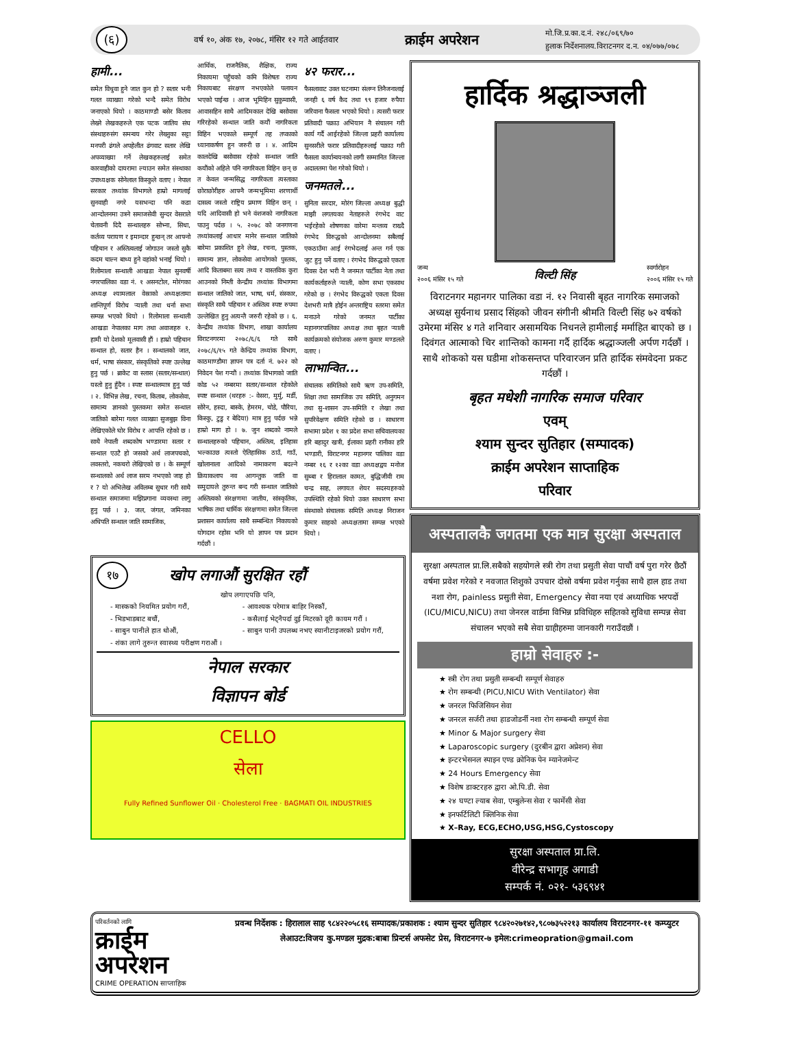(६) वर्ष १०, अंक १७, २०७८, मंसिर १२ गते आईतवार क्राईम अपरेशन मो.जि.प्र.का.द.नं. २४८/०६९/७०
हुलाक निर्देशनालय.विराटनगर द.न. ०४/०७७/०७८
हामी...
समेत विधुवा हुने जात कुन हो ? सतार भनी गलत व्याख्या गरेको भन्दै समेत विरोध जनाएको थियो । काठमाण्डौ बसेर किताव लेख्ने लेखकहरुले एक पटक जातिय संघ संस्थाहरुसंग समन्वय गरेर लेख्नुका सट्टा मनपरी ढंगले अपहेलीत ढंगवाट सतार लेखि अपव्याख्या गर्ने लेखकहरुलाई समेत कारवाहीको दायरामा ल्याउन समेत संस्थाका उपाध्यक्षक सोनेलाल किस्कुले वताए । नेपाल सरकार तथ्यांक विभागले हाम्रो मागलाई सुनवाही नगरे यसभन्दा पनि कडा आन्दोलनमा उत्रने समाजसेवी सुन्दर वेसराले चेतावनी दिदै सन्थालहरु सोभ्ना, सिधा, कर्तव्य परायण र इमान्दार हुन्छन् तर आफ्नो पहिचान र अस्तित्वलाई जोगाउन जस्तो सुकै कदम चाल्न बाध्य हुने वहांको भनाई थियो । रिलोमाला सन्थाली आखडा नेपाल सुनवर्षी नगरपालिका वडा नं. १ असनटोल, मोरंगका अध्यक्ष श्यामलाल वेस्राको अध्यक्षतामा शान्तिपूर्ण विरोध र्‍याली तथा धर्ना सभा सम्पन्न भएको थियो । रिलोमाला सन्थाली आखडा नेपालका माग तथा अवाजहरु १. हामी यो देशको मूलवासी हौं । हाम्रो पहिचान सन्थाल हो, सतार हैन । सन्थालको जात, धर्म, भाषा संस्कार, संस्कृतिको स्पष्ट उल्लेख हुनु पर्छ । ब्राकेट वा स्लास (सतार/सन्थाल) यस्तो हुनु हुँदैन । स्पष्ट सन्थालमात्र हुनु पर्छ । २. विभिन्न लेख, रचना, किताब, लोकसेवा, सामान्य ज्ञानको पुस्तकमा समेत सन्थाल जातिको बारेमा गलत व्याख्या सुजबुझ विना लेखिएकोले घोर विरोध र आपत्ति रहेको छ । साथै नेपाली शब्दकोष भण्डारमा सतार र सन्थाल एउटै हो जसको अर्थ लाजपचको, लवस्तरो, नकचरो लेखिएको छ । के सम्पूर्ण सन्थालको अर्थ लाज सरम नभएको जाह हो र ? यो अभिलेख अविलम्ब सुधार गरी साथै सन्थाल समाजमा मझिप्रगाना व्यवस्था लागु हुनु पर्छ । ३. जल, जंगल, जमिनका अधिपति सन्थाल जाति सामाजिक,
आर्थिक, राजनैतिक, शैक्षिक, राज्य निकायमा पहुँचको कमि विशेषतः राज्य निकायबाट संरक्षण नभएकोले पलायन भएको पाईन्छ । आज भूमिहिन सुकुम्वासी, आवासहिन साथै आदिमकाल देखि बसोवास गरिरहेको सन्थाल जाति कयौं नागरिकता विहिन भएकाले सम्पूर्ण तह तप्काको ध्यानाकर्षण हुन जरुरी छ । ४. आदिम कालदेखि बसोवास रहेको सन्थाल जाति कयौंको अहिले पनि नागरिकता विहिन छन् छ त केवल जन्मसिद्ध नागरिकता त्यस्ताका छोराछोरीहरु आफ्नै जन्मभूमिमा शरणार्थी दासत्व जस्तो राष्ट्रिय प्रमाण विहिन छन् । यदि आदिवासी हो भने वंशजको नागरिकता पाउनु पर्दछ । ५. २०७८ को जनगणना तथ्यांकलाई आधार मानेर सन्थाल जातिको बारेमा प्रकाशित हुने लेख, रचना, पुस्तक, सामान्य ज्ञान, लोकसेवा आयोगको पुस्तक, आदि किताबमा सत्य तथ्य र वास्तविक कुरा आउनको निम्ती केन्द्रीय तथ्यांक विभागमा सन्थाल जातिको जात, भाषा, धर्म, संस्कार, संस्कृति साथै पहिचान र अस्तित्व स्पष्ट रुपमा उल्लेखित हुनु अत्यन्तै जरुरी रहेको छ । ६. केन्द्रीय तथ्यांक विभाग, शाखा कार्यालय विराटनगरमा २०७८/६/६ गते साथै २०७८/६/१५ गते केन्द्रिय तथ्यांक विभाग, काठमाण्डौमा ज्ञापन पत्र दर्ता नं. ७२२ को निवेदन पेश गऱ्यौं । तथ्यांक विभागको जाति कोड ५२ नम्बरमा सतार/सन्थाल रहेकोले स्पष्ट सन्थाल (थरहरु :- वेसरा, मुर्मु, मर्डी, सोरेन, हस्दा, बास्के, हेमरम, चोडे, पौरिया, किस्कु, टुडु र बेदिया) मात्र हुनु पर्दछ भन्ने हाम्रो माग हो । ७. जुन शब्दको नामले सन्थालहरुको पहिचान, अस्तित्व, इतिहास भल्काउछ त्यस्तो ऐतिहासिक ठाउँ, गाउँ, खोलानाला आदिको नामाकरण बदल्ने क्रियाकलाप नव आगन्तुक जाति वा समुदायले तुरुन्त बन्द गरी सन्थाल जातिको अस्तित्वको संरक्षणमा जातीय, सांस्कृतिक, भाषिक तथा धार्मिक संरक्षणमा समेत जिल्ला प्रशासन कार्यालय साथै सम्बन्धित निकायको योगदान रहोस भनि यो ज्ञापन पत्र प्रदान गर्दछौं ।
४२ फरार...
फैसलावाट उक्त घटनामा संलग्न तिनैजनालाई जनही ६ वर्ष कैद तथा ९९ हजार रुपैया जरिवाना फैसला भएको थियो । त्यसरी फरार प्रतिवादी पक्राउ अभियान नै संचालन गरी कार्य गर्दै आईरहेको जिल्ला प्रहरी कार्यालय सुनसरीले फरार प्रतिवादीहरुलाई पक्राउ गरी फैसला कार्यान्वयनको लागी सम्मानित जिल्ला अदालतमा पेश गरेको थियो ।
जनमतले...
सुनिता सरदार, मोरंग जिल्ला अध्यक्ष बुद्धी माझी लगतयका नेताहरुले रंगभेद वाट भईरहेको शोषणका वारेमा मन्तव्य राख्दै रंगभेद विरुद्धको आन्दोलनमा सबैलाई एकठाउँमा आई रंगभेदलाई अन्त गर्न एक जुट हुनु पर्ने वताए । रंगभेद विरुद्धको एकता दिवस देश भरी नै जनमत पार्टीका नेता तथा कार्यकर्ताहरुले र्‍याली, कोण सभा एकसाथ गरेको छ । रंगभेद विरुद्धको एकता दिवस देशभरी मात्रै होईन अन्तराष्ट्रिय स्तरमा समेत मनाउने गरेको जनमत पार्टीका महानगरपालिका अध्यक्ष तथा बृहत र्‍याली कार्यक्रमको संयोजक अरुण कुमार मण्डलले वताए ।
लाभान्वित...
संचालक समितिको साथै ऋण उप-समिति, शिक्षा तथा सामाजिक उप समिति, अनुगमन तथा सु-शासन उप-समिति र लेखा तथा सुपरिवेक्षण समिति रहेको छ । साधारण सभामा प्रदेश १ का प्रदेश सभा सचिवालयका हरि बहादुर खत्री, ईलाका प्रहरी रानीका हरि भण्डारी, विराटनगर महानगर पालिका वडा नम्बर १६ र १२का वडा अध्यक्षद्वय मनोज सुब्बा र हिरालाल कामत, बुद्धिजीवी राम चन्द्र साह, लगायत शेयर सदस्यहरुको उपस्थिति रहेको थियो उक्त साधारण सभा संस्थाको संचालक समिति अध्यक्ष निराजन कुमार साहको अध्यक्षतामा सम्पन्न भएको थियो ।
१७ खोप लगाऔं सुरक्षित रहौं
खोप लगाएपछि पनि,
- मास्कको नियमित प्रयोग गरौं,
- भिडभाडबाट बचौं,
- साबुन पानीले हात धोऔं,
- शंका लागे तुरुन्त स्वास्थ्य परीक्षण गराऔं ।
- आवश्यक परेमात्र बाहिर निस्कौं,
- कसैलाई भेट्नैपर्दा दुई मिटरको दूरी कायम गरौं ।
- साबुन पानी उपलब्ध नभए स्यानीटाइजरको प्रयोग गरौं,
नेपाल सरकार
विज्ञापन बोर्ड
CELLO
सेला
Fully Refined Sunflower Oil · Cholesterol Free · BAGMATI OIL INDUSTRIES
हार्दिक श्रद्धाञ्जली
जन्म
२००६ मंसिर १५ गते विल्टी सिंह स्वर्गारोहन
२००६ मंसिर १५ गते
विराटनगर महानगर पालिका वडा नं. १२ निवासी बृहत नागरिक समाजको अध्यक्ष सुर्यनाथ प्रसाद सिंहको जीवन संगीनी श्रीमति विल्टी सिंह ७२ वर्षको उमेरमा मंसिर ४ गते शनिवार असामयिक निधनले हामीलाई मर्माहित बाएको छ । दिवंगत आत्माको चिर शान्तिको कामना गर्दै हार्दिक श्रद्धाञ्जली अर्पण गर्दछौं । साथै शोकको यस घडीमा शोकसन्तप्त परिवारजन प्रति हार्दिक संमवेदना प्रकट गर्दछौं ।
बृहत मधेशी नागरिक समाज परिवार
एवम्
श्याम सुन्दर सुतिहार (सम्पादक)
क्राईम अपरेशन साप्ताहिक
परिवार
अस्पतालकै जगतमा एक मात्र सुरक्षा अस्पताल
सुरक्षा अस्पताल प्रा.लि.सबैको सहयोगले स्त्री रोग तथा प्रसुती सेवा पाचौं वर्ष पुरा गरेर छैठौं वर्षमा प्रवेश गरेको र नवजात शिशुको उपचार दोस्रो वर्षमा प्रवेश गर्नुका साथै हाल हाड तथा नशा रोग, painless प्रसुती सेवा, Emergency सेवा नया एवं अध्याधिक भरपर्दो (ICU/MICU,NICU) तथा जेनरल वार्डमा विभिन्न प्रविधिहरु सहितको सुविधा सम्पन्न सेवा संचालन भएको सबै सेवा ग्राहीहरुमा जानकारी गराउँदछौं ।
हाम्रो सेवाहरु :-
★ स्त्री रोग तथा प्रसुती सम्बन्धी सम्पूर्ण सेवाहरु
★ रोग सम्बन्धी (PICU,NICU With Ventilator) सेवा
★ जनरल फिजिसियन सेवा
★ जनरल सर्जरी तथा हाडजोडर्नी नशा रोग सम्बन्धी सम्पूर्ण सेवा
★ Minor & Major surgery सेवा
★ Laparoscopic surgery (दुरबीन द्वारा अप्रेशन) सेवा
★ इन्टरभेसनल स्पाइन एण्ड क्रोनिक पेन म्यानेजमेन्ट
★ 24 Hours Emergency सेवा
★ विशेष डाक्टरहरु द्वारा ओ.पि.डी. सेवा
★ २४ घण्टा ल्याब सेवा, एम्बुलेन्स सेवा र फार्मेसी सेवा
★ इनफर्टिलिटी क्लिनिक सेवा
★ X–Ray, ECG,ECHO,USG,HSG,Cystoscopy
सुरक्षा अस्पताल प्रा.लि.
वीरेन्द्र सभागृह अगाडी
सम्पर्क नं. ०२१- ५३६९४१
परिवर्तनको लागि
क्राईम अपरेशन
CRIME OPERATION साप्ताहिक
प्रवन्ध निर्देशक : हिरालाल साह ९८४२२०५८१६ सम्पादक/प्रकाशक : श्याम सुन्दर सुतिहार ९८४२०२७१४२,९८०७३५२२१३ कार्यालय विराटनगर-११ कम्प्युटर लेआउट:विजय कु.मण्डल मुद्रक:बाबा प्रिन्टर्स अफसेट प्रेस, विराटनगर-७ इमेल:crimeopration@gmail.com